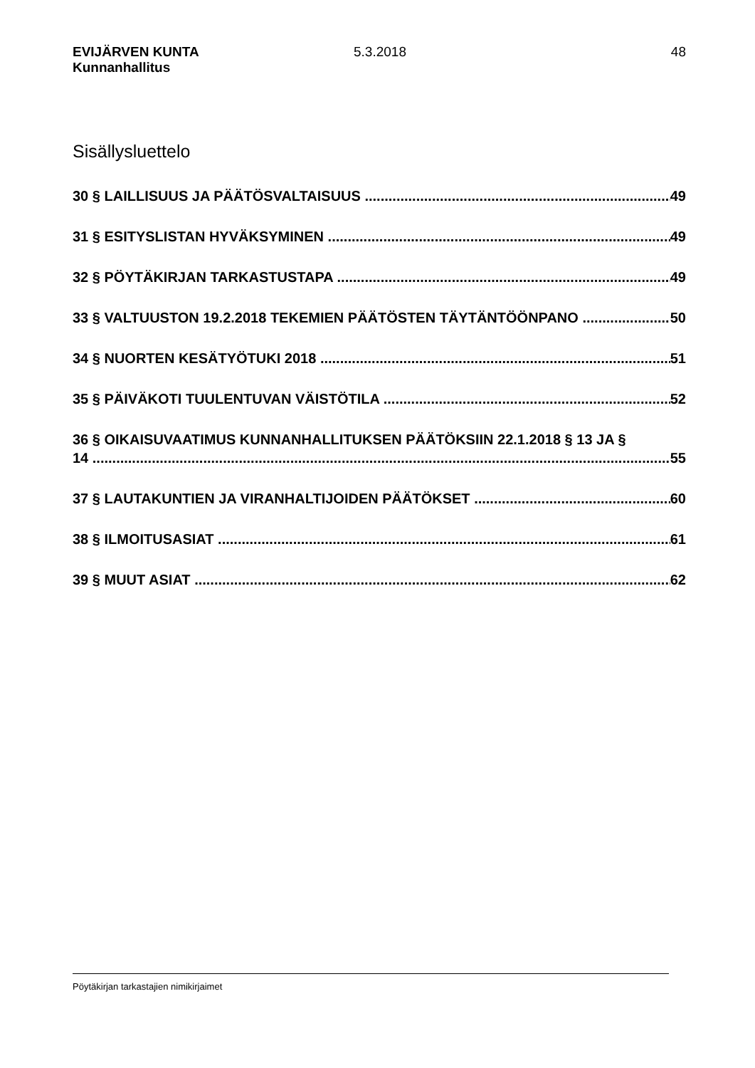EVIJÄRVEN KUNTA
Kunnanhallitus
5.3.2018 48
Sisällysluettelo
30 § LAILLISUUS JA PÄÄTÖSVALTAISUUS 49
31 § ESITYSLISTAN HYVÄKSYMINEN 49
32 § PÖYTÄKIRJAN TARKASTUSTAPA 49
33 § VALTUUSTON 19.2.2018 TEKEMIEN PÄÄTÖSTEN TÄYTÄNTÖÖNPANO 50
34 § NUORTEN KESÄTYÖTUKI 2018 51
35 § PÄIVÄKOTI TUULENTUVAN VÄISTÖTILA 52
36 § OIKAISUVAATIMUS KUNNANHALLITUKSEN PÄÄTÖKSIIN 22.1.2018 § 13 JA §
14 55
37 § LAUTAKUNTIEN JA VIRANHALTIJOIDEN PÄÄTÖKSET 60
38 § ILMOITUSASIAT 61
39 § MUUT ASIAT 62
Pöytäkirjan tarkastajien nimikirjaimet